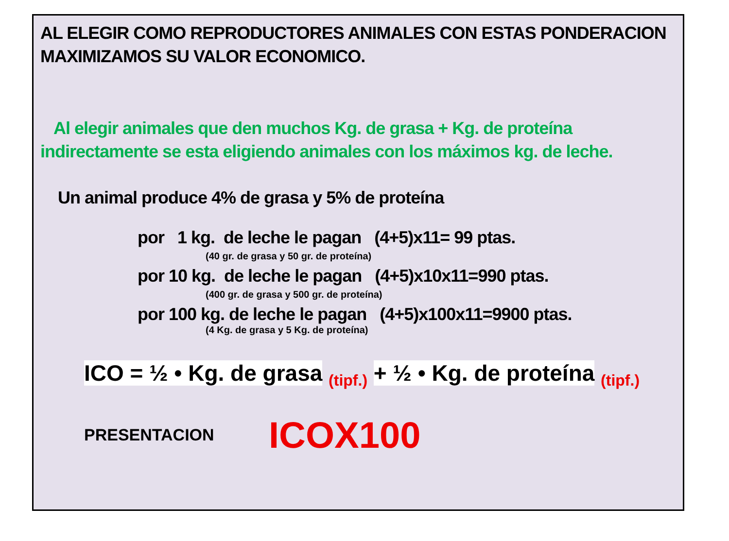AL ELEGIR COMO REPRODUCTORES ANIMALES CON ESTAS PONDERACION
MAXIMIZAMOS SU VALOR ECONOMICO.
Al elegir animales que den muchos Kg. de grasa + Kg. de proteína
indirectamente se esta eligiendo animales con los máximos kg. de leche.
Un animal produce 4% de grasa y 5% de proteína
por 1 kg. de leche le pagan (4+5)x11= 99 ptas.
(40 gr. de grasa y 50 gr. de proteína)
por 10 kg. de leche le pagan (4+5)x10x11=990 ptas.
(400 gr. de grasa y 500 gr. de proteína)
por 100 kg. de leche le pagan (4+5)x100x11=9900 ptas.
(4 Kg. de grasa y 5 Kg. de proteína)
ICO = ½ • Kg. de grasa <sub>(tipf.)</sub> + ½ • Kg. de proteína <sub>(tipf.)</sub>
PRESENTACION ICOX100